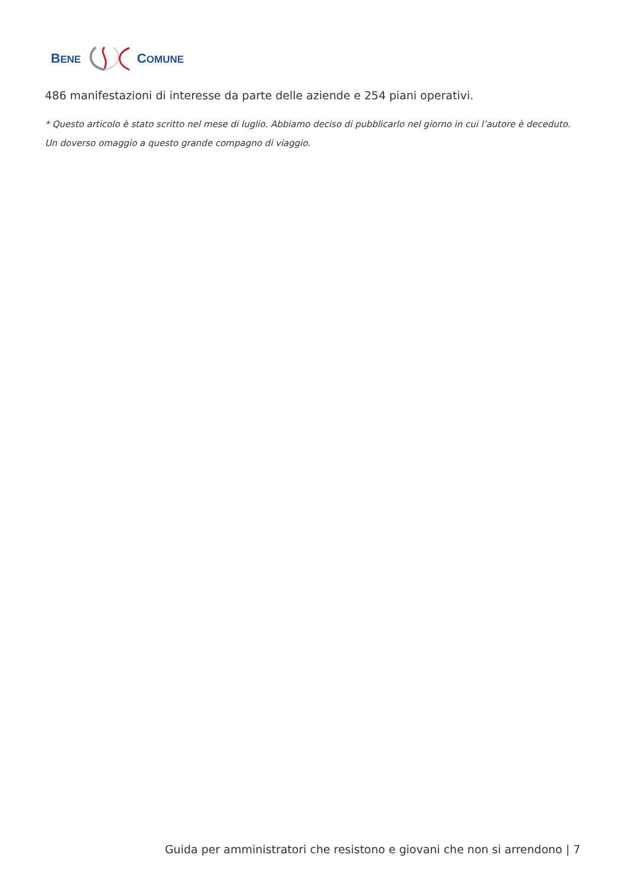BENE COMUNE
486 manifestazioni di interesse da parte delle aziende e 254 piani operativi.
* Questo articolo è stato scritto nel mese di luglio. Abbiamo deciso di pubblicarlo nel giorno in cui l’autore è deceduto. Un doverso omaggio a questo grande compagno di viaggio.
Guida per amministratori che resistono e giovani che non si arrendono | 7